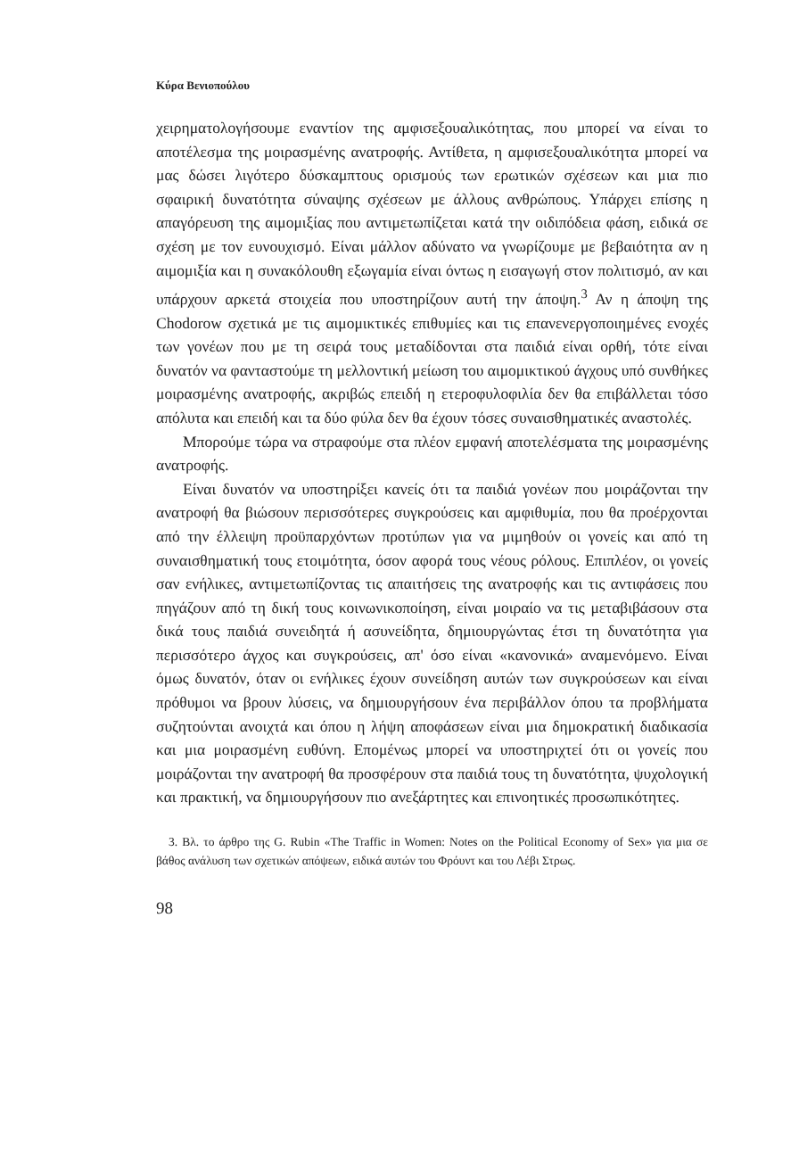Κύρα Βενιοπούλου
χειρηματολογήσουμε εναντίον της αμφισεξουαλικότητας, που μπορεί να είναι το αποτέλεσμα της μοιρασμένης ανατροφής. Αντίθετα, η αμφισεξουαλικότητα μπορεί να μας δώσει λιγότερο δύσκαμπτους ορισμούς των ερωτικών σχέσεων και μια πιο σφαιρική δυνατότητα σύναψης σχέσεων με άλλους ανθρώπους. Υπάρχει επίσης η απαγόρευση της αιμομιξίας που αντιμετωπίζεται κατά την οιδιπόδεια φάση, ειδικά σε σχέση με τον ευνουχισμό. Είναι μάλλον αδύνατο να γνωρίζουμε με βεβαιότητα αν η αιμομιξία και η συνακόλουθη εξωγαμία είναι όντως η εισαγωγή στον πολιτισμό, αν και υπάρχουν αρκετά στοιχεία που υποστηρίζουν αυτή την άποψη.<sup>3</sup> Αν η άποψη της Chodorow σχετικά με τις αιμομικτικές επιθυμίες και τις επανενεργοποιημένες ενοχές των γονέων που με τη σειρά τους μεταδίδονται στα παιδιά είναι ορθή, τότε είναι δυνατόν να φανταστούμε τη μελλοντική μείωση του αιμομικτικού άγχους υπό συνθήκες μοιρασμένης ανατροφής, ακριβώς επειδή η ετεροφυλοφιλία δεν θα επιβάλλεται τόσο απόλυτα και επειδή και τα δύο φύλα δεν θα έχουν τόσες συναισθηματικές αναστολές.
Μπορούμε τώρα να στραφούμε στα πλέον εμφανή αποτελέσματα της μοιρασμένης ανατροφής.
Είναι δυνατόν να υποστηρίξει κανείς ότι τα παιδιά γονέων που μοιράζονται την ανατροφή θα βιώσουν περισσότερες συγκρούσεις και αμφιθυμία, που θα προέρχονται από την έλλειψη προϋπαρχόντων προτύπων για να μιμηθούν οι γονείς και από τη συναισθηματική τους ετοιμότητα, όσον αφορά τους νέους ρόλους. Επιπλέον, οι γονείς σαν ενήλικες, αντιμετωπίζοντας τις απαιτήσεις της ανατροφής και τις αντιφάσεις που πηγάζουν από τη δική τους κοινωνικοποίηση, είναι μοιραίο να τις μεταβιβάσουν στα δικά τους παιδιά συνειδητά ή ασυνείδητα, δημιουργώντας έτσι τη δυνατότητα για περισσότερο άγχος και συγκρούσεις, απ' όσο είναι «κανονικά» αναμενόμενο. Είναι όμως δυνατόν, όταν οι ενήλικες έχουν συνείδηση αυτών των συγκρούσεων και είναι πρόθυμοι να βρουν λύσεις, να δημιουργήσουν ένα περιβάλλον όπου τα προβλήματα συζητούνται ανοιχτά και όπου η λήψη αποφάσεων είναι μια δημοκρατική διαδικασία και μια μοιρασμένη ευθύνη. Επομένως μπορεί να υποστηριχτεί ότι οι γονείς που μοιράζονται την ανατροφή θα προσφέρουν στα παιδιά τους τη δυνατότητα, ψυχολογική και πρακτική, να δημιουργήσουν πιο ανεξάρτητες και επινοητικές προσωπικότητες.
3. Βλ. το άρθρο της G. Rubin «The Traffic in Women: Notes on the Political Economy of Sex» για μια σε βάθος ανάλυση των σχετικών απόψεων, ειδικά αυτών του Φρόυντ και του Λέβι Στρως.
98